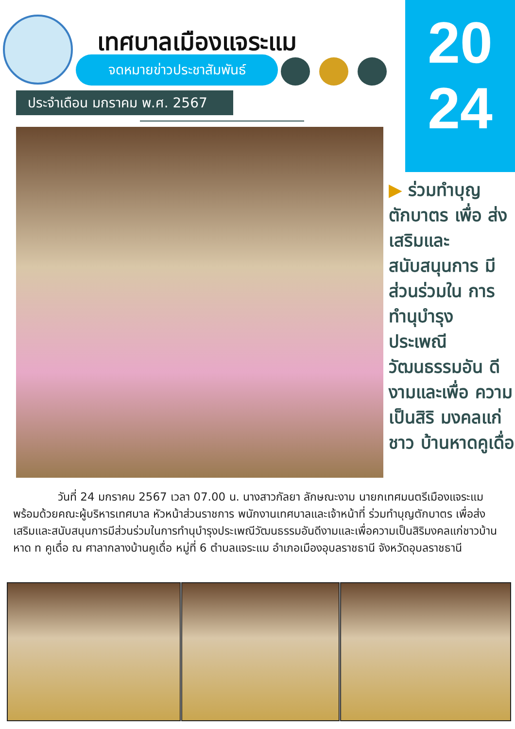20
24
เทศบาลเมืองแจระแม
จดหมายข่าวประชาสัมพันธ์
ประจำเดือน มกราคม พ.ศ. 2567
▶ ร่วมทำบุญ ตักบาตร เพื่อ ส่งเสริมและ สนับสนุนการ มีส่วนร่วมใน การทำนุบำรุง ประเพณี วัฒนธรรมอัน ดีงามและเพื่อ ความเป็นสิริ มงคลแก่ชาว บ้านหาดคูเดื่อ
    วันที่ 24 มกราคม 2567 เวลา 07.00 น. นางสาวกัลยา ลักษณะงาม นายกเทศมนตรีเมืองแจระแม พร้อมด้วยคณะผู้บริหารเทศบาล หัวหน้าส่วนราชการ พนักงานเทศบาลและเจ้าหน้าที่ ร่วมทำบุญตักบาตร เพื่อส่งเสริมและสนับสนุนการมีส่วนร่วมในการทำนุบำรุงประเพณีวัฒนธรรมอันดีงามและเพื่อความเป็นสิริมงคลแก่ชาวบ้านหาด ท คูเดื่อ ณ ศาลากลางบ้านคูเดื่อ หมู่ที่ 6 ตำบลแจระแม อำเภอเมืองอุบลราชธานี จังหวัดอุบลราชธานี